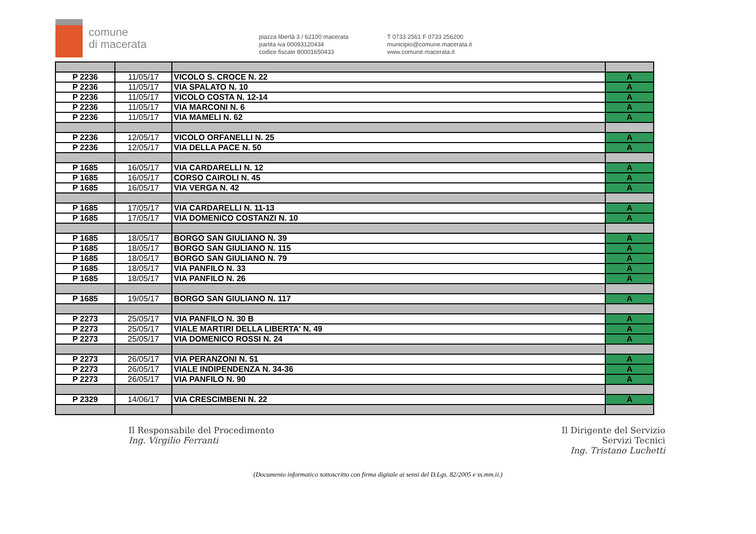comune
di macerata
piazza libertà 3 / 62100 macerata
partita iva 00093120434
codice fiscale 80001650433
T 0733 2561 F 0733 256200
municipio@comune.macerata.it
www.comune.macerata.it
| P 2236 | 11/05/17 | VICOLO S. CROCE N. 22 | A |
| P 2236 | 11/05/17 | VIA SPALATO N. 10 | A |
| P 2236 | 11/05/17 | VICOLO COSTA N. 12-14 | A |
| P 2236 | 11/05/17 | VIA MARCONI N. 6 | A |
| P 2236 | 11/05/17 | VIA MAMELI N. 62 | A |
| P 2236 | 12/05/17 | VICOLO ORFANELLI N. 25 | A |
| P 2236 | 12/05/17 | VIA DELLA PACE N. 50 | A |
| P 1685 | 16/05/17 | VIA CARDARELLI N. 12 | A |
| P 1685 | 16/05/17 | CORSO CAIROLI N. 45 | A |
| P 1685 | 16/05/17 | VIA VERGA N. 42 | A |
| P 1685 | 17/05/17 | VIA CARDARELLI N. 11-13 | A |
| P 1685 | 17/05/17 | VIA DOMENICO COSTANZI N. 10 | A |
| P 1685 | 18/05/17 | BORGO SAN GIULIANO N. 39 | A |
| P 1685 | 18/05/17 | BORGO SAN GIULIANO N. 115 | A |
| P 1685 | 18/05/17 | BORGO SAN GIULIANO N. 79 | A |
| P 1685 | 18/05/17 | VIA PANFILO N. 33 | A |
| P 1685 | 18/05/17 | VIA PANFILO N. 26 | A |
| P 1685 | 19/05/17 | BORGO SAN GIULIANO N. 117 | A |
| P 2273 | 25/05/17 | VIA PANFILO N. 30 B | A |
| P 2273 | 25/05/17 | VIALE MARTIRI DELLA LIBERTA' N. 49 | A |
| P 2273 | 25/05/17 | VIA DOMENICO ROSSI N. 24 | A |
| P 2273 | 26/05/17 | VIA PERANZONI N. 51 | A |
| P 2273 | 26/05/17 | VIALE INDIPENDENZA N. 34-36 | A |
| P 2273 | 26/05/17 | VIA PANFILO N. 90 | A |
| P 2329 | 14/06/17 | VIA CRESCIMBENI N. 22 | A |
Il Responsabile del Procedimento
Ing. Virgilio Ferranti
Il Dirigente del Servizio
Servizi Tecnici
Ing. Tristano Luchetti
(Documento informatico sottoscritto con firma digitale ai sensi del D.Lgs. 82/2005 e ss.mm.ii.)